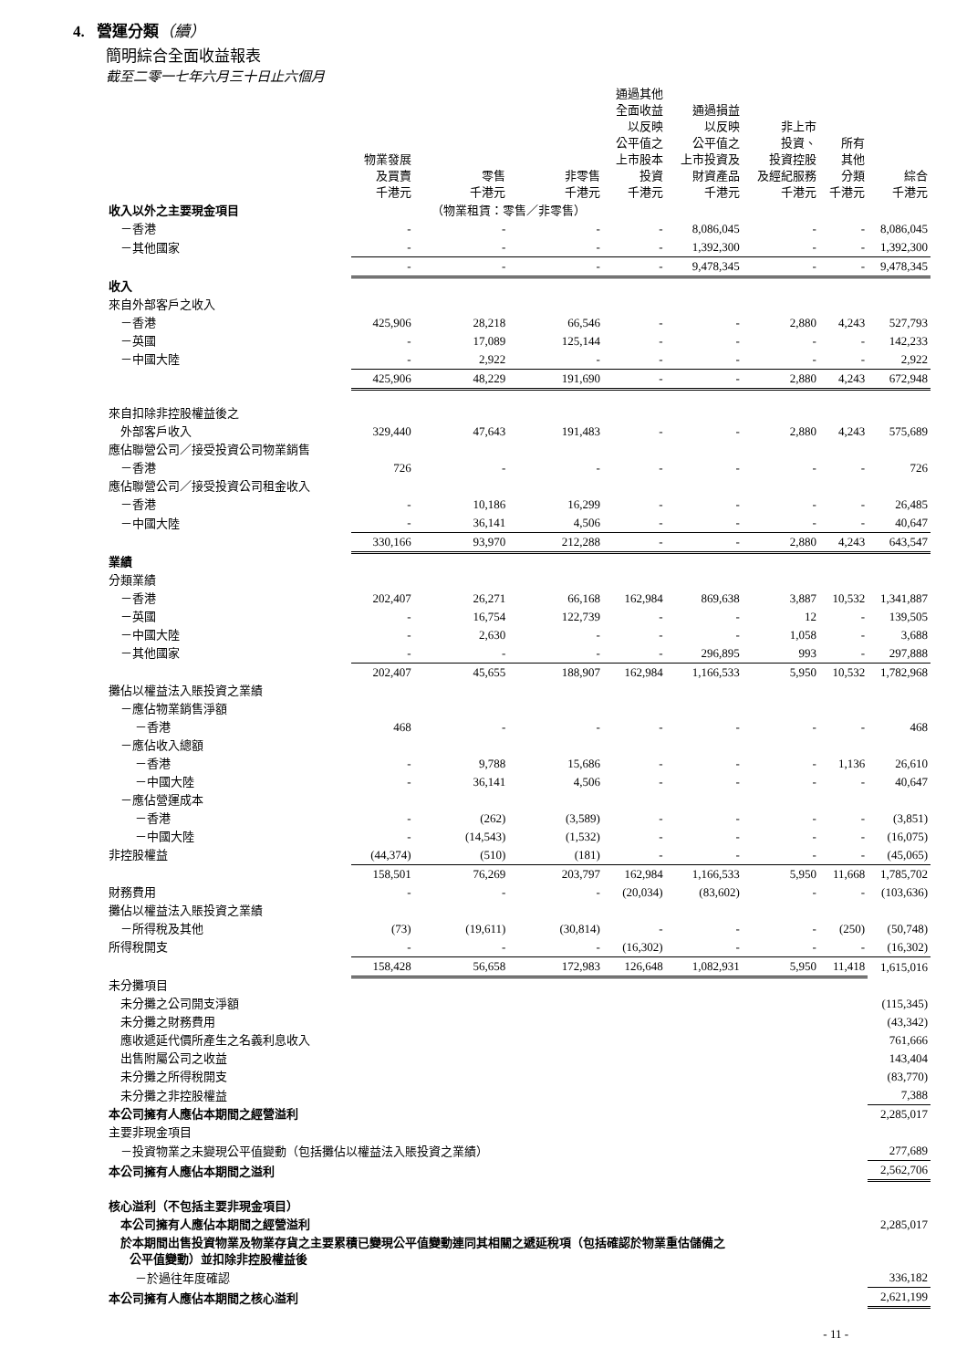4. 營運分類（續）
簡明綜合全面收益報表
截至二零一七年六月三十日止六個月
| | 物業發展 及買賣 千港元 | 零售 千港元 | 非零售 千港元 | 通過其他 全面收益 以反映 公平值之 上市股本 投資 千港元 | 通過損益 以反映 公平值之 上市投資及 財資產品 千港元 | 非上市 投資、 投資控股 及經紀服務 千港元 | 所有 其他 分類 千港元 | 綜合 千港元 |
| --- | --- | --- | --- | --- | --- | --- | --- | --- |
| 收入以外之主要現金項目 | | （物業租賃：零售／非零售） | | | | | | |
| －香港 | - | - | - | - | 8,086,045 | - | - | 8,086,045 |
| －其他國家 | - | - | - | - | 1,392,300 | - | - | 1,392,300 |
| | - | - | - | - | 9,478,345 | - | - | 9,478,345 |
| 收入 | | | | | | | | |
| 來自外部客戶之收入 | | | | | | | | |
| －香港 | 425,906 | 28,218 | 66,546 | - | - | 2,880 | 4,243 | 527,793 |
| －英國 | - | 17,089 | 125,144 | - | - | - | - | 142,233 |
| －中國大陸 | - | 2,922 | - | - | - | - | - | 2,922 |
| | 425,906 | 48,229 | 191,690 | - | - | 2,880 | 4,243 | 672,948 |
| 來自扣除非控股權益後之 | | | | | | | | |
| 外部客戶收入 | 329,440 | 47,643 | 191,483 | - | - | 2,880 | 4,243 | 575,689 |
| 應佔聯營公司／接受投資公司物業銷售 | | | | | | | | |
| －香港 | 726 | - | - | - | - | - | - | 726 |
| 應佔聯營公司／接受投資公司租金收入 | | | | | | | | |
| －香港 | - | 10,186 | 16,299 | - | - | - | - | 26,485 |
| －中國大陸 | - | 36,141 | 4,506 | - | - | - | - | 40,647 |
| | 330,166 | 93,970 | 212,288 | - | - | 2,880 | 4,243 | 643,547 |
| 業績 | | | | | | | | |
| 分類業績 | | | | | | | | |
| －香港 | 202,407 | 26,271 | 66,168 | 162,984 | 869,638 | 3,887 | 10,532 | 1,341,887 |
| －英國 | - | 16,754 | 122,739 | - | - | 12 | - | 139,505 |
| －中國大陸 | - | 2,630 | - | - | - | 1,058 | - | 3,688 |
| －其他國家 | - | - | - | - | 296,895 | 993 | - | 297,888 |
| | 202,407 | 45,655 | 188,907 | 162,984 | 1,166,533 | 5,950 | 10,532 | 1,782,968 |
| 攤佔以權益法入賬投資之業績 | | | | | | | | |
| －應佔物業銷售淨額 | | | | | | | | |
| －香港 | 468 | - | - | - | - | - | - | 468 |
| －應佔收入總額 | | | | | | | | |
| －香港 | - | 9,788 | 15,686 | - | - | - | 1,136 | 26,610 |
| －中國大陸 | - | 36,141 | 4,506 | - | - | - | - | 40,647 |
| －應佔營運成本 | | | | | | | | |
| －香港 | - | (262) | (3,589) | - | - | - | - | (3,851) |
| －中國大陸 | - | (14,543) | (1,532) | - | - | - | - | (16,075) |
| 非控股權益 | (44,374) | (510) | (181) | - | - | - | - | (45,065) |
| | 158,501 | 76,269 | 203,797 | 162,984 | 1,166,533 | 5,950 | 11,668 | 1,785,702 |
| 財務費用 | - | - | - | (20,034) | (83,602) | - | - | (103,636) |
| 攤佔以權益法入賬投資之業績 | | | | | | | | |
| －所得稅及其他 | (73) | (19,611) | (30,814) | - | - | - | (250) | (50,748) |
| 所得稅開支 | - | - | - | (16,302) | - | - | - | (16,302) |
| | 158,428 | 56,658 | 172,983 | 126,648 | 1,082,931 | 5,950 | 11,418 | 1,615,016 |
| 未分攤項目 | | | | | | | | |
| 未分攤之公司開支淨額 | | | | | | | | (115,345) |
| 未分攤之財務費用 | | | | | | | | (43,342) |
| 應收遞延代價所產生之名義利息收入 | | | | | | | | 761,666 |
| 出售附屬公司之收益 | | | | | | | | 143,404 |
| 未分攤之所得稅開支 | | | | | | | | (83,770) |
| 未分攤之非控股權益 | | | | | | | | 7,388 |
| 本公司擁有人應佔本期間之經營溢利 | | | | | | | | 2,285,017 |
| 主要非現金項目 | | | | | | | | |
| －投資物業之未變現公平值變動（包括攤佔以權益法入賬投資之業績） | | | | | | | | 277,689 |
| 本公司擁有人應佔本期間之溢利 | | | | | | | | 2,562,706 |
| 核心溢利（不包括主要非現金項目） | | | | | | | | |
| 本公司擁有人應佔本期間之經營溢利 | | | | | | | | 2,285,017 |
| 於本期間出售投資物業及物業存貨之主要累積已變現公平值變動連同其相關之遞延稅項（包括確認於物業重估儲備之 公平值變動）並扣除非控股權益後 | | | | | | | | |
| －於過往年度確認 | | | | | | | | 336,182 |
| 本公司擁有人應佔本期間之核心溢利 | | | | | | | | 2,621,199 |
- 11 -